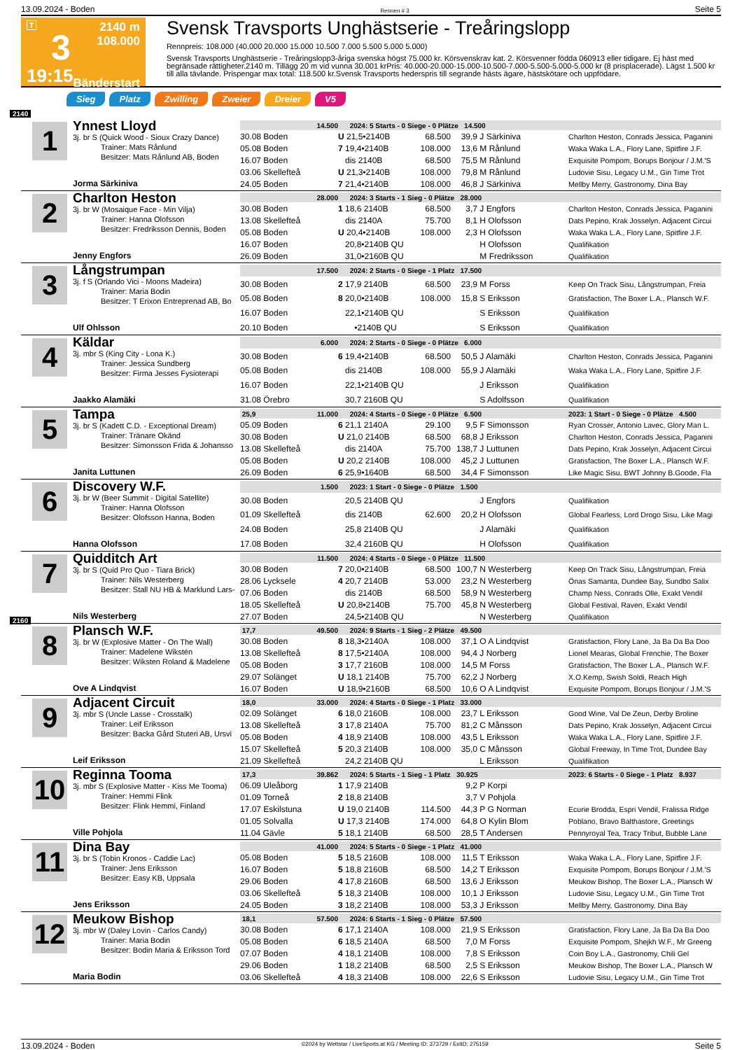13.09.2024 - Boden Rennen # 3 Seite 5
T
3
19:15
2140 m
108.000
Bänderstart
Svensk Travsports Unghästserie - Treåringslopp
Rennpreis: 108.000 (40.000 20.000 15.000 10.500 7.000 5.500 5.000 5.000)
Svensk Travsports Unghästserie - Treåringslopp3-åriga svenska högst 75.000 kr. Körsvenskrav kat. 2. Körsvenner födda 060913 eller tidigare. Ej häst med begränsade rättigheter.2140 m. Tillägg 20 m vid vunna 30.001 krPris: 40.000-20.000-15.000-10.500-7.000-5.500-5.000-5.000 kr (8 prisplacerade). Lägst 1.500 kr till alla tävlande. Prispengar max total: 118.500 kr.Svensk Travsports hederspris till segrande hästs ägare, hästskötare och uppfödare.
Sieg Platz Zwilling Zweier Dreier V5
2140
1
Ynnest Lloyd
3j. br S (Quick Wood - Sioux Crazy Dance)
Trainer: Mats Rånlund
Besitzer: Mats Rånlund AB, Boden
Jorma Särkiniva
| 14.500 | 2024: 5 Starts - 0 Siege - 0 Plätze 14.500 | | | | |
| 30.08 Boden | U 21,5•2140B | 68.500 | 39,9 | J Särkiniva | Charlton Heston, Conrads Jessica, Paganini |
| 05.08 Boden | 7 19,4•2140B | 108.000 | 13,6 | M Rånlund | Waka Waka L.A., Flory Lane, Spitfire J.F. |
| 16.07 Boden | dis 2140B | 68.500 | 75,5 | M Rånlund | Exquisite Pompom, Borups Bonjour / J.M.'S |
| 03.06 Skellefteå | U 21,3•2140B | 108.000 | 79,8 | M Rånlund | Ludovie Sisu, Legacy U.M., Gin Time Trot |
| 24.05 Boden | 7 21,4•2140B | 108.000 | 46,8 | J Särkiniva | Mellby Merry, Gastronomy, Dina Bay |
2
Charlton Heston
3j. br W (Mosaique Face - Min Vilja)
Trainer: Hanna Olofsson
Besitzer: Fredriksson Dennis, Boden
Jenny Engfors
| 28.000 | 2024: 3 Starts - 1 Sieg - 0 Plätze 28.000 | | | | |
| 30.08 Boden | 1 18,6 2140B | 68.500 | 3,7 | J Engfors | Charlton Heston, Conrads Jessica, Paganini |
| 13.08 Skellefteå | dis 2140A | 75.700 | 8,1 | H Olofsson | Dats Pepino, Krak Josselyn, Adjacent Circui |
| 05.08 Boden | U 20,4•2140B | 108.000 | 2,3 | H Olofsson | Waka Waka L.A., Flory Lane, Spitfire J.F. |
| 16.07 Boden | 20,8•2140B QU | | | H Olofsson | Qualifikation |
| 26.09 Boden | 31,0•2160B QU | | | M Fredriksson | Qualifikation |
3
Långstrumpan
3j. f S (Orlando Vici - Moons Madeira)
Trainer: Maria Bodin
Besitzer: T Erixon Entreprenad AB, Bo
Ulf Ohlsson
| 17.500 | 2024: 2 Starts - 0 Siege - 1 Platz 17.500 | | | | |
| 30.08 Boden | 2 17,9 2140B | 68.500 | 23,9 | M Forss | Keep On Track Sisu, Långstrumpan, Freia |
| 05.08 Boden | 8 20,0•2140B | 108.000 | 15,8 | S Eriksson | Gratisfaction, The Boxer L.A., Plansch W.F. |
| 16.07 Boden | 22,1•2140B QU | | | S Eriksson | Qualifikation |
| 20.10 Boden | •2140B QU | | | S Eriksson | Qualifikation |
4
Käldar
3j. mbr S (King City - Lona K.)
Trainer: Jessica Sundberg
Besitzer: Firma Jesses Fysioterapi
Jaakko Alamäki
| 6.000 | 2024: 2 Starts - 0 Siege - 0 Plätze 6.000 | | | | |
| 30.08 Boden | 6 19,4•2140B | 68.500 | 50,5 | J Alamäki | Charlton Heston, Conrads Jessica, Paganini |
| 05.08 Boden | dis 2140B | 108.000 | 55,9 | J Alamäki | Waka Waka L.A., Flory Lane, Spitfire J.F. |
| 16.07 Boden | 22,1•2140B QU | | | J Eriksson | Qualifikation |
| 31.08 Örebro | 30,7 2160B QU | | | S Adolfsson | Qualifikation |
5
Tampa
3j. br S (Kadett C.D. - Exceptional Dream)
Trainer: Tränare Okänd
Besitzer: Simonsson Frida & Johansso
Janita Luttunen
| 25,9 11.000 | 2024: 4 Starts - 0 Siege - 0 Plätze 6.500 | | | | 2023: 1 Start - 0 Siege - 0 Plätze 4.500 |
| 05.09 Boden | 6 21,1 2140A | 29.100 | 9,5 | F Simonsson | Ryan Crosser, Antonio Lavec, Glory Man L. |
| 30.08 Boden | U 21,0 2140B | 68.500 | 68,8 | J Eriksson | Charlton Heston, Conrads Jessica, Paganini |
| 13.08 Skellefteå | dis 2140A | 75.700 | 138,7 | J Luttunen | Dats Pepino, Krak Josselyn, Adjacent Circui |
| 05.08 Boden | U 20,2 2140B | 108.000 | 45,2 | J Luttunen | Gratisfaction, The Boxer L.A., Plansch W.F. |
| 26.09 Boden | 6 25,9•1640B | 68.500 | 34,4 | F Simonsson | Like Magic Sisu, BWT Johnny B.Goode, Fla |
6
Discovery W.F.
3j. br W (Beer Summit - Digital Satellite)
Trainer: Hanna Olofsson
Besitzer: Olofsson Hanna, Boden
Hanna Olofsson
| 1.500 | 2023: 1 Start - 0 Siege - 0 Plätze 1.500 | | | | |
| 30.08 Boden | 20,5 2140B QU | | | J Engfors | Qualifikation |
| 01.09 Skellefteå | dis 2140B | 62.600 | 20,2 | H Olofsson | Global Fearless, Lord Drogo Sisu, Like Magi |
| 24.08 Boden | 25,8 2140B QU | | | J Alamäki | Qualifikation |
| 17.08 Boden | 32,4 2160B QU | | | H Olofsson | Qualifikation |
7
Quidditch Art
3j. br S (Quid Pro Quo - Tiara Brick)
Trainer: Nils Westerberg
Besitzer: Stall NU HB & Marklund Lars-
Nils Westerberg
| 11.500 | 2024: 4 Starts - 0 Siege - 0 Plätze 11.500 | | | | |
| 30.08 Boden | 7 20,0•2140B | 68.500 | 100,7 | N Westerberg | Keep On Track Sisu, Långstrumpan, Freia |
| 28.06 Lycksele | 4 20,7 2140B | 53.000 | 23,2 | N Westerberg | Önas Samanta, Dundee Bay, Sundbo Salix |
| 07.06 Boden | dis 2140B | 68.500 | 58,9 | N Westerberg | Champ Ness, Conrads Olle, Exakt Vendil |
| 18.05 Skellefteå | U 20,8•2140B | 75.700 | 45,8 | N Westerberg | Global Festival, Raven, Exakt Vendil |
| 27.07 Boden | 24,5•2140B QU | | | N Westerberg | Qualifikation |
2160
8
Plansch W.F.
3j. br W (Explosive Matter - On The Wall)
Trainer: Madelene Wikstén
Besitzer: Wiksten Roland & Madelene
Ove A Lindqvist
| 17,7 49.500 | 2024: 9 Starts - 1 Sieg - 2 Plätze 49.500 | | | | |
| 30.08 Boden | 8 18,3•2140A | 108.000 | 37,1 | O A Lindqvist | Gratisfaction, Flory Lane, Ja Ba Da Ba Doo |
| 13.08 Skellefteå | 8 17,5•2140A | 108.000 | 94,4 | J Norberg | Lionel Mearas, Global Frenchie, The Boxer |
| 05.08 Boden | 3 17,7 2160B | 108.000 | 14,5 | M Forss | Gratisfaction, The Boxer L.A., Plansch W.F. |
| 29.07 Solänget | U 18,1 2140B | 75.700 | 62,2 | J Norberg | X.O.Kemp, Swish Soldi, Reach High |
| 16.07 Boden | U 18,9•2160B | 68.500 | 10,6 | O A Lindqvist | Exquisite Pompom, Borups Bonjour / J.M.'S |
9
Adjacent Circuit
3j. mbr S (Uncle Lasse - Crosstalk)
Trainer: Leif Eriksson
Besitzer: Backa Gård Stuteri AB, Ursvi
Leif Eriksson
| 18,0 33.000 | 2024: 4 Starts - 0 Siege - 1 Platz 33.000 | | | | |
| 02.09 Solänget | 6 18,0 2160B | 108.000 | 23,7 | L Eriksson | Good Wine, Val De Zeun, Derby Broline |
| 13.08 Skellefteå | 3 17,8 2140A | 75.700 | 81,2 | C Månsson | Dats Pepino, Krak Josselyn, Adjacent Circui |
| 05.08 Boden | 4 18,9 2140B | 108.000 | 43,5 | L Eriksson | Waka Waka L.A., Flory Lane, Spitfire J.F. |
| 15.07 Skellefteå | 5 20,3 2140B | 108.000 | 35,0 | C Månsson | Global Freeway, In Time Trot, Dundee Bay |
| 21.09 Skellefteå | 24,2 2140B QU | | | L Eriksson | Qualifikation |
10
Reginna Tooma
3j. mbr S (Explosive Matter - Kiss Me Tooma)
Trainer: Hemmi Flink
Besitzer: Flink Hemmi, Finland
Ville Pohjola
| 17,3 39.862 | 2024: 5 Starts - 1 Sieg - 1 Platz 30.925 | | | | 2023: 6 Starts - 0 Siege - 1 Platz 8.937 |
| 06.09 Uleåborg | 1 17,9 2140B | | 9,2 | P Korpi | |
| 01.09 Torneå | 2 18,8 2140B | | 3,7 | V Pohjola | |
| 17.07 Eskilstuna | U 19,0 2140B | 114.500 | 44,3 | P G Norman | Ecurie Brodda, Espri Vendil, Fralissa Ridge |
| 01.05 Solvalla | U 17,3 2140B | 174.000 | 64,8 | O Kylin Blom | Poblano, Bravo Balthastore, Greetings |
| 11.04 Gävle | 5 18,1 2140B | 68.500 | 28,5 | T Andersen | Pennyroyal Tea, Tracy Tribut, Bubble Lane |
11
Dina Bay
3j. br S (Tobin Kronos - Caddie Lac)
Trainer: Jens Eriksson
Besitzer: Easy KB, Uppsala
Jens Eriksson
| 41.000 | 2024: 5 Starts - 0 Siege - 1 Platz 41.000 | | | | |
| 05.08 Boden | 5 18,5 2160B | 108.000 | 11,5 | T Eriksson | Waka Waka L.A., Flory Lane, Spitfire J.F. |
| 16.07 Boden | 5 18,8 2160B | 68.500 | 14,2 | T Eriksson | Exquisite Pompom, Borups Bonjour / J.M.'S |
| 29.06 Boden | 4 17,8 2160B | 68.500 | 13,6 | J Eriksson | Meukow Bishop, The Boxer L.A., Plansch W |
| 03.06 Skellefteå | 5 18,3 2140B | 108.000 | 10,1 | J Eriksson | Ludovie Sisu, Legacy U.M., Gin Time Trot |
| 24.05 Boden | 3 18,2 2140B | 108.000 | 53,3 | J Eriksson | Mellby Merry, Gastronomy, Dina Bay |
12
Meukow Bishop
3j. mbr W (Daley Lovin - Carlos Candy)
Trainer: Maria Bodin
Besitzer: Bodin Maria & Eriksson Tord
Maria Bodin
| 18,1 57.500 | 2024: 6 Starts - 1 Sieg - 0 Plätze 57.500 | | | | |
| 30.08 Boden | 6 17,1 2140A | 108.000 | 21,9 | S Eriksson | Gratisfaction, Flory Lane, Ja Ba Da Ba Doo |
| 05.08 Boden | 6 18,5 2140A | 68.500 | 7,0 | M Forss | Exquisite Pompom, Shejkh W.F., Mr Greeng |
| 07.07 Boden | 4 18,1 2140B | 108.000 | 7,8 | S Eriksson | Coin Boy L.A., Gastronomy, Chili Gel |
| 29.06 Boden | 1 18,2 2140B | 68.500 | 2,5 | S Eriksson | Meukow Bishop, The Boxer L.A., Plansch W |
| 03.06 Skellefteå | 4 18,3 2140B | 108.000 | 22,6 | S Eriksson | Ludovie Sisu, Legacy U.M., Gin Time Trot |
13.09.2024 - Boden ©2024 by Wettstar / LiveSports.at KG / Meeting ID: 373729 / ExtID: 275159 Seite 5